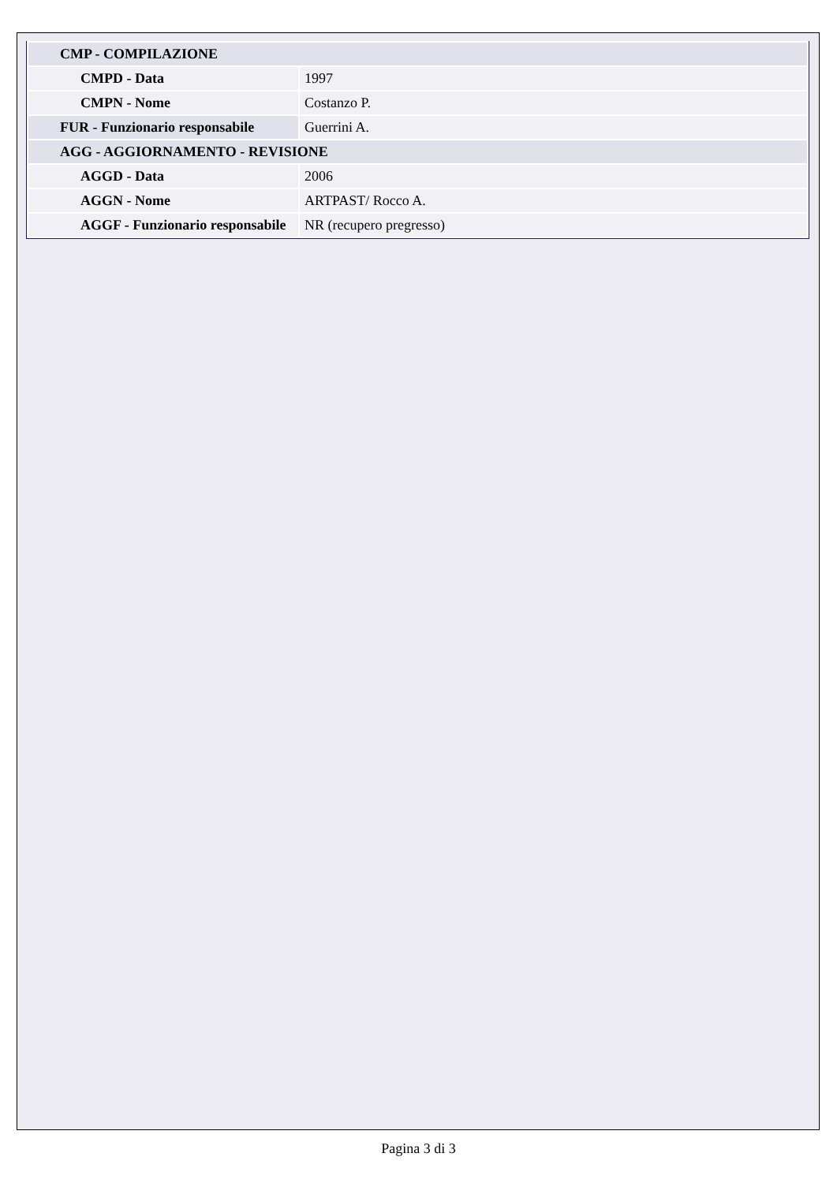| CMP - COMPILAZIONE | |
| CMPD - Data | 1997 |
| CMPN - Nome | Costanzo P. |
| FUR - Funzionario responsabile | Guerrini A. |
| AGG - AGGIORNAMENTO - REVISIONE | |
| AGGD - Data | 2006 |
| AGGN - Nome | ARTPAST/ Rocco A. |
| AGGF - Funzionario responsabile | NR (recupero pregresso) |
Pagina 3 di 3